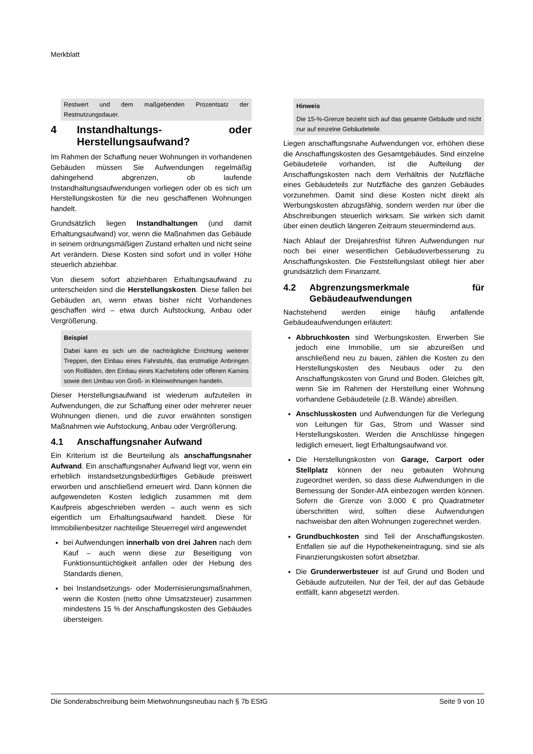Merkblatt
Restwert und dem maßgebenden Prozentsatz der Restnutzungsdauer.
4 Instandhaltungs- oder Herstellungsaufwand?
Im Rahmen der Schaffung neuer Wohnungen in vorhandenen Gebäuden müssen Sie Aufwendungen regelmäßig dahingehend abgrenzen, ob laufende Instandhaltungsaufwendungen vorliegen oder ob es sich um Herstellungskosten für die neu geschaffenen Wohnungen handelt.
Grundsätzlich liegen Instandhaltungen (und damit Erhaltungsaufwand) vor, wenn die Maßnahmen das Gebäude in seinem ordnungsmäßigen Zustand erhalten und nicht seine Art verändern. Diese Kosten sind sofort und in voller Höhe steuerlich abziehbar.
Von diesem sofort abziehbaren Erhaltungsaufwand zu unterscheiden sind die Herstellungskosten. Diese fallen bei Gebäuden an, wenn etwas bisher nicht Vorhandenes geschaffen wird – etwa durch Aufstockung, Anbau oder Vergrößerung.
Beispiel
Dabei kann es sich um die nachträgliche Errichtung weiterer Treppen, den Einbau eines Fahrstuhls, das erstmalige Anbringen von Rollläden, den Einbau eines Kachelofens oder offenen Kamins sowie den Umbau von Groß- in Kleinwohnungen handeln.
Dieser Herstellungsaufwand ist wiederum aufzuteilen in Aufwendungen, die zur Schaffung einer oder mehrerer neuer Wohnungen dienen, und die zuvor erwähnten sonstigen Maßnahmen wie Aufstockung, Anbau oder Vergrößerung.
4.1 Anschaffungsnaher Aufwand
Ein Kriterium ist die Beurteilung als anschaffungsnaher Aufwand. Ein anschaffungsnaher Aufwand liegt vor, wenn ein erheblich instandsetzungsbedürftiges Gebäude preiswert erworben und anschließend erneuert wird. Dann können die aufgewendeten Kosten lediglich zusammen mit dem Kaufpreis abgeschrieben werden – auch wenn es sich eigentlich um Erhaltungsaufwand handelt. Diese für Immobilienbesitzer nachteilige Steuerregel wird angewendet
bei Aufwendungen innerhalb von drei Jahren nach dem Kauf – auch wenn diese zur Beseitigung von Funktionsuntüchtigkeit anfallen oder der Hebung des Standards dienen,
bei Instandsetzungs- oder Modernisierungsmaßnahmen, wenn die Kosten (netto ohne Umsatzsteuer) zusammen mindestens 15 % der Anschaffungskosten des Gebäudes übersteigen.
Hinweis
Die 15-%-Grenze bezieht sich auf das gesamte Gebäude und nicht nur auf einzelne Gebäudeteile.
Liegen anschaffungsnahe Aufwendungen vor, erhöhen diese die Anschaffungskosten des Gesamtgebäudes. Sind einzelne Gebäudeteile vorhanden, ist die Aufteilung der Anschaffungskosten nach dem Verhältnis der Nutzfläche eines Gebäudeteils zur Nutzfläche des ganzen Gebäudes vorzunehmen. Damit sind diese Kosten nicht direkt als Werbungskosten abzugsfähig, sondern werden nur über die Abschreibungen steuerlich wirksam. Sie wirken sich damit über einen deutlich längeren Zeitraum steuermindernd aus.
Nach Ablauf der Dreijahresfrist führen Aufwendungen nur noch bei einer wesentlichen Gebäudeverbesserung zu Anschaffungskosten. Die Feststellungslast obliegt hier aber grundsätzlich dem Finanzamt.
4.2 Abgrenzungsmerkmale für Gebäudeaufwendungen
Nachstehend werden einige häufig anfallende Gebäudeaufwendungen erläutert:
Abbruchkosten sind Werbungskosten. Erwerben Sie jedoch eine Immobilie, um sie abzureißen und anschließend neu zu bauen, zählen die Kosten zu den Herstellungskosten des Neubaus oder zu den Anschaffungskosten von Grund und Boden. Gleiches gilt, wenn Sie im Rahmen der Herstellung einer Wohnung vorhandene Gebäudeteile (z.B. Wände) abreißen.
Anschlusskosten und Aufwendungen für die Verlegung von Leitungen für Gas, Strom und Wasser sind Herstellungskosten. Werden die Anschlüsse hingegen lediglich erneuert, liegt Erhaltungsaufwand vor.
Die Herstellungskosten von Garage, Carport oder Stellplatz können der neu gebauten Wohnung zugeordnet werden, so dass diese Aufwendungen in die Bemessung der Sonder-AfA einbezogen werden können. Sofern die Grenze von 3.000 € pro Quadratmeter überschritten wird, sollten diese Aufwendungen nachweisbar den alten Wohnungen zugerechnet werden.
Grundbuchkosten sind Teil der Anschaffungskosten. Entfallen sie auf die Hypothekeneintragung, sind sie als Finanzierungskosten sofort absetzbar.
Die Grunderwerbsteuer ist auf Grund und Boden und Gebäude aufzuteilen. Nur der Teil, der auf das Gebäude entfällt, kann abgesetzt werden.
Die Sonderabschreibung beim Mietwohnungsneubau nach § 7b EStG Seite 9 von 10